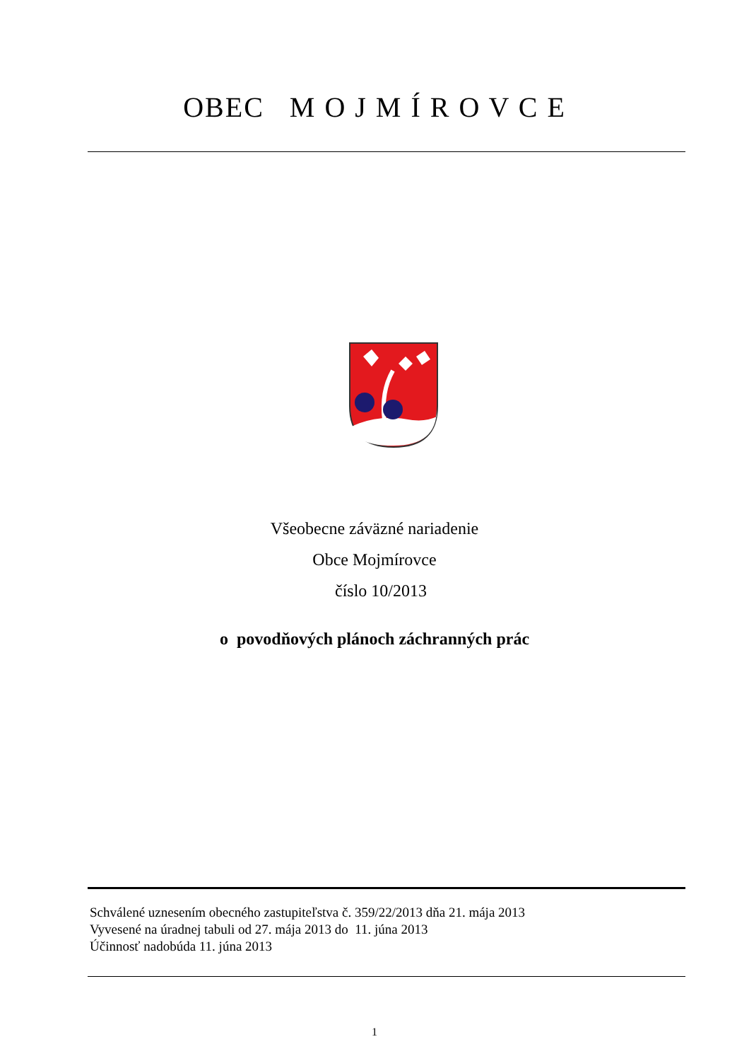OBEC M O J M Í R O V C E
Všeobecne záväzné nariadenie
Obce Mojmírovce
číslo 10/2013
o povodňových plánoch záchranných prác
Schválené uznesením obecného zastupiteľstva č. 359/22/2013 dňa 21. mája 2013
Vyvesené na úradnej tabuli od 27. mája 2013 do 11. júna 2013
Účinnosť nadobúda 11. júna 2013
1